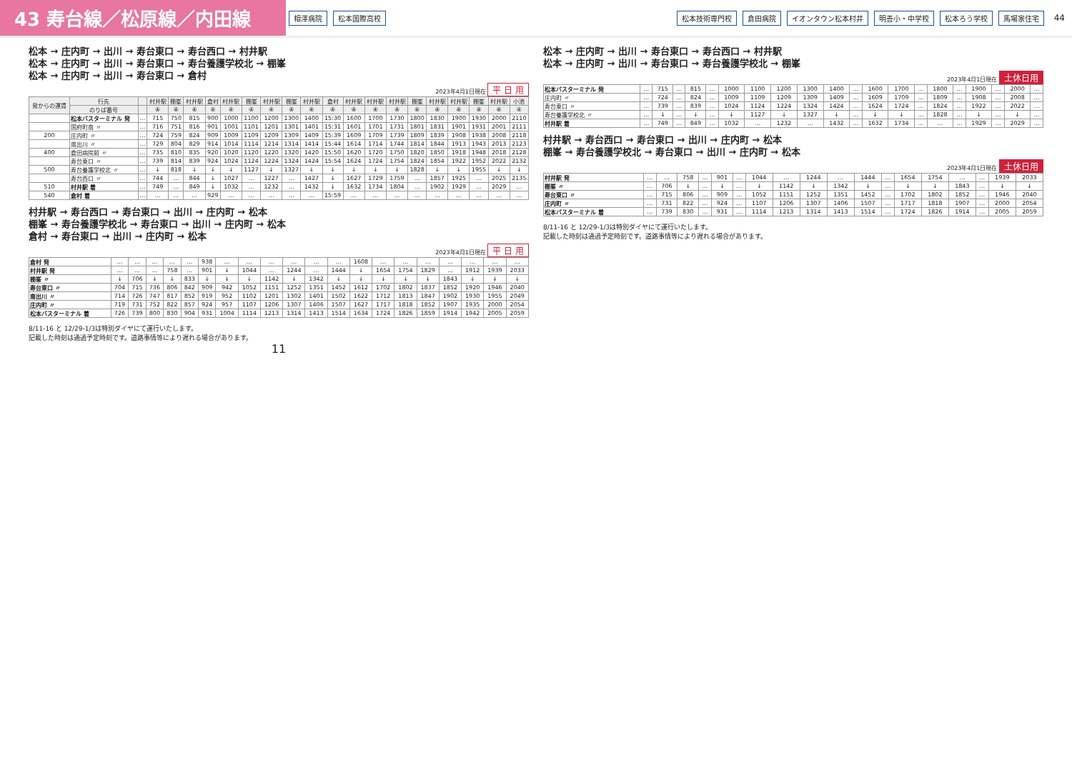43 寿台線／松原線／内田線
相澤病院 松本国際高校 松本技術専門校 倉田病院 イオンタウン松本村井 明善小・中学校 松本ろう学校 馬場家住宅 44
松本 → 庄内町 → 出川 → 寿台東口 → 寿台西口 → 村井駅
松本 → 庄内町 → 出川 → 寿台東口 → 寿台養護学校北 → 棚峯
松本 → 庄内町 → 出川 → 寿台東口 → 倉村
2023年4月1日現在 平 日 用
| 発からの運賃 | 行先 | | 村井駅 | 棚峯 | 村井駅 | 倉村 | 村井駅 | 棚峯 | 村井駅 | 棚峯 | 村井駅 | 倉村 | 村井駅 | 村井駅 | 村井駅 | 棚峯 | 村井駅 | 村井駅 | 棚峯 | 村井駅 | 小池 |
| --- | --- | --- | --- | --- | --- | --- | --- | --- | --- | --- | --- | --- | --- | --- | --- | --- | --- | --- | --- | --- | --- |
| | のりば番号 | | ④ | ④ | ④ | ④ | ④ | ④ | ④ | ④ | ④ | ④ | ④ | ④ | ④ | ④ | ④ | ④ | ④ | ④ | ④ |
| | 松本バスターミナル 発 | … | 715 | 750 | 815 | 900 | 1000 | 1100 | 1200 | 1300 | 1400 | 15:30 | 1600 | 1700 | 1730 | 1800 | 1830 | 1900 | 1930 | 2000 | 2110 |
| | 国府町南 〃 | … | 716 | 751 | 816 | 901 | 1001 | 1101 | 1201 | 1301 | 1401 | 15:31 | 1601 | 1701 | 1731 | 1801 | 1831 | 1901 | 1931 | 2001 | 2111 |
| 200 | 庄内町 〃 | … | 724 | 759 | 824 | 909 | 1009 | 1109 | 1209 | 1309 | 1409 | 15:39 | 1609 | 1709 | 1739 | 1809 | 1839 | 1908 | 1938 | 2008 | 2118 |
| | 南出川 〃 | … | 729 | 804 | 829 | 914 | 1014 | 1114 | 1214 | 1314 | 1414 | 15:44 | 1614 | 1714 | 1744 | 1814 | 1844 | 1913 | 1943 | 2013 | 2123 |
| 400 | 倉田病院前 〃 | … | 735 | 810 | 835 | 920 | 1020 | 1120 | 1220 | 1320 | 1420 | 15:50 | 1620 | 1720 | 1750 | 1820 | 1850 | 1918 | 1948 | 2018 | 2128 |
| | 寿台東口 〃 | … | 739 | 814 | 839 | 924 | 1024 | 1124 | 1224 | 1324 | 1424 | 15:54 | 1624 | 1724 | 1754 | 1824 | 1854 | 1922 | 1952 | 2022 | 2132 |
| 500 | 寿台養護学校北 〃 | … | ↓ | 818 | ↓ | ↓ | ↓ | 1127 | ↓ | 1327 | ↓ | ↓ | ↓ | ↓ | ↓ | 1828 | ↓ | ↓ | 1955 | ↓ | ↓ |
| | 寿台西口 〃 | … | 744 | … | 844 | ↓ | 1027 | … | 1227 | … | 1427 | ↓ | 1627 | 1729 | 1759 | … | 1857 | 1925 | … | 2025 | 2135 |
| 510 | 村井駅 着 | … | 749 | … | 849 | ↓ | 1032 | … | 1232 | … | 1432 | ↓ | 1632 | 1734 | 1804 | … | 1902 | 1929 | … | 2029 | … |
| 540 | 倉村 着 | … | … | … | … | 929 | … | … | … | … | … | 15:59 | … | … | … | … | … | … | … | … | … |
村井駅 → 寿台西口 → 寿台東口 → 出川 → 庄内町 → 松本
棚峯 → 寿台養護学校北 → 寿台東口 → 出川 → 庄内町 → 松本
倉村 → 寿台東口 → 出川 → 庄内町 → 松本
2023年4月1日現在 平 日 用
| 倉村 発 | … | … | … | … | … | 938 | … | … | … | … | … | … | 1608 | … | … | … | … | … | … | … |
| 村井駅 発 | … | … | … | 758 | … | 901 | ↓ | 1044 | … | 1244 | … | 1444 | ↓ | 1654 | 1754 | 1829 | … | 1912 | 1939 | 2033 |
| 棚峯 〃 | ↓ | 706 | ↓ | ↓ | 833 | ↓ | ↓ | ↓ | 1142 | ↓ | 1342 | ↓ | ↓ | ↓ | ↓ | ↓ | 1843 | ↓ | ↓ | ↓ |
| 寿台東口 〃 | 704 | 715 | 736 | 806 | 842 | 909 | 942 | 1052 | 1151 | 1252 | 1351 | 1452 | 1612 | 1702 | 1802 | 1837 | 1852 | 1920 | 1946 | 2040 |
| 南出川 〃 | 714 | 726 | 747 | 817 | 852 | 919 | 952 | 1102 | 1201 | 1302 | 1401 | 1502 | 1622 | 1712 | 1813 | 1847 | 1902 | 1930 | 1955 | 2049 |
| 庄内町 〃 | 719 | 731 | 752 | 822 | 857 | 924 | 957 | 1107 | 1206 | 1307 | 1406 | 1507 | 1627 | 1717 | 1818 | 1852 | 1907 | 1935 | 2000 | 2054 |
| 松本バスターミナル 着 | 726 | 739 | 800 | 830 | 904 | 931 | 1004 | 1114 | 1213 | 1314 | 1413 | 1514 | 1634 | 1724 | 1826 | 1859 | 1914 | 1942 | 2005 | 2059 |
8/11-16 と 12/29-1/3は特別ダイヤにて運行いたします。
記載した時刻は通過予定時刻です。道路事情等により遅れる場合があります。
11
松本 → 庄内町 → 出川 → 寿台東口 → 寿台西口 → 村井駅
松本 → 庄内町 → 出川 → 寿台東口 → 寿台養護学校北 → 棚峯
2023年4月1日現在 土休日用
| 松本バスターミナル 発 | … | 715 | … | 815 | … | 1000 | 1100 | 1200 | 1300 | 1400 | … | 1600 | 1700 | … | 1800 | … | 1900 | … | 2000 | … |
| 庄内町 〃 | … | 724 | … | 824 | … | 1009 | 1109 | 1209 | 1309 | 1409 | … | 1609 | 1709 | … | 1809 | … | 1908 | … | 2008 | … |
| 寿台東口 〃 | … | 739 | … | 839 | … | 1024 | 1124 | 1224 | 1324 | 1424 | … | 1624 | 1724 | … | 1824 | … | 1922 | … | 2022 | … |
| 寿台養護学校北 〃 | … | ↓ | … | ↓ | … | ↓ | 1127 | ↓ | 1327 | ↓ | … | ↓ | ↓ | … | 1828 | … | ↓ | … | ↓ | … |
| 村井駅 着 | … | 749 | … | 849 | … | 1032 | … | 1232 | … | 1432 | … | 1632 | 1734 | … | … | … | 1929 | … | 2029 | … |
村井駅 → 寿台西口 → 寿台東口 → 出川 → 庄内町 → 松本
棚峯 → 寿台養護学校北 → 寿台東口 → 出川 → 庄内町 → 松本
2023年4月1日現在 土休日用
| 村井駅 発 | … | … | 758 | … | 901 | … | 1044 | … | 1244 | … | 1444 | … | 1654 | 1754 | … | … | 1939 | 2033 |
| 棚峯 〃 | … | 706 | ↓ | … | ↓ | … | ↓ | 1142 | ↓ | 1342 | ↓ | … | ↓ | ↓ | 1843 | … | ↓ | ↓ |
| 寿台東口 〃 | … | 715 | 806 | … | 909 | … | 1052 | 1151 | 1252 | 1351 | 1452 | … | 1702 | 1802 | 1852 | … | 1946 | 2040 |
| 庄内町 〃 | … | 731 | 822 | … | 924 | … | 1107 | 1206 | 1307 | 1406 | 1507 | … | 1717 | 1818 | 1907 | … | 2000 | 2054 |
| 松本バスターミナル 着 | … | 739 | 830 | … | 931 | … | 1114 | 1213 | 1314 | 1413 | 1514 | … | 1724 | 1826 | 1914 | … | 2005 | 2059 |
8/11-16 と 12/29-1/3は特別ダイヤにて運行いたします。
記載した時刻は通過予定時刻です。道路事情等により遅れる場合があります。